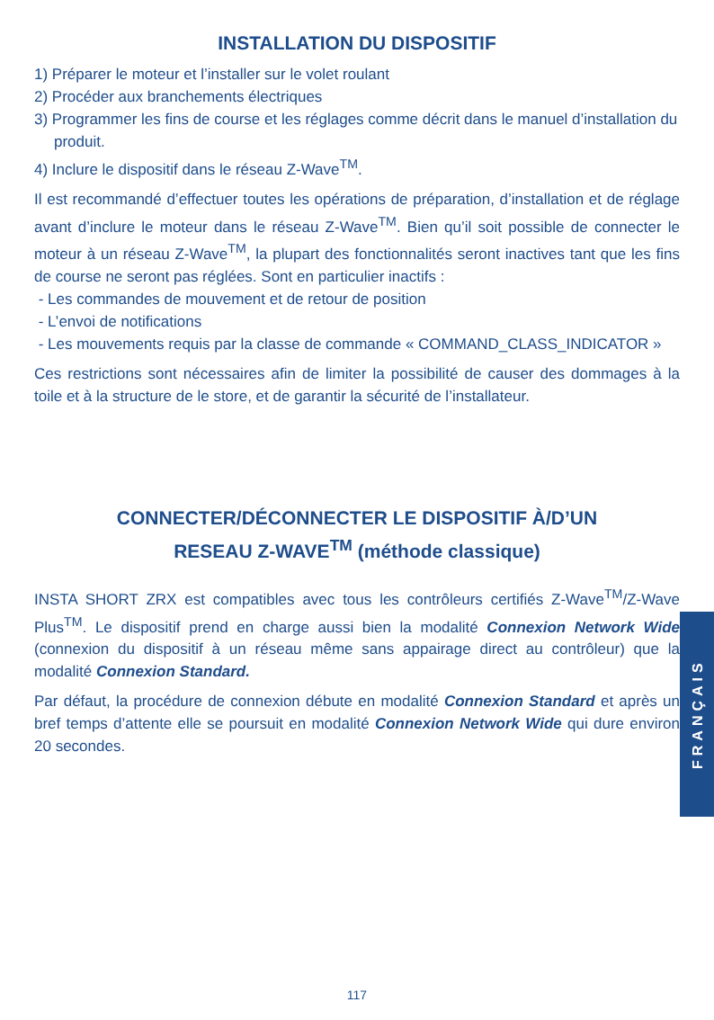INSTALLATION DU DISPOSITIF
1) Préparer le moteur et l’installer sur le volet roulant
2) Procéder aux branchements électriques
3) Programmer les fins de course et les réglages comme décrit dans le manuel d’installation du produit.
4) Inclure le dispositif dans le réseau Z-Wave<sup>TM</sup>.
Il est recommandé d’effectuer toutes les opérations de préparation, d’installation et de réglage avant d’inclure le moteur dans le réseau Z-Wave<sup>TM</sup>. Bien qu’il soit possible de connecter le moteur à un réseau Z-Wave<sup>TM</sup>, la plupart des fonctionnalités seront inactives tant que les fins de course ne seront pas réglées. Sont en particulier inactifs :
- Les commandes de mouvement et de retour de position
- L’envoi de notifications
- Les mouvements requis par la classe de commande « COMMAND_CLASS_INDICATOR »
Ces restrictions sont nécessaires afin de limiter la possibilité de causer des dommages à la toile et à la structure de le store, et de garantir la sécurité de l’installateur.
CONNECTER/DÉCONNECTER LE DISPOSITIF À/D’UN
RESEAU Z-WAVE<sup>TM</sup> (méthode classique)
INSTA SHORT ZRX est compatibles avec tous les contrôleurs certifiés Z-Wave<sup>TM</sup>/Z-Wave Plus<sup>TM</sup>. Le dispositif prend en charge aussi bien la modalité Connexion Network Wide (connexion du dispositif à un réseau même sans appairage direct au contrôleur) que la modalité Connexion Standard.
Par défaut, la procédure de connexion débute en modalité Connexion Standard et après un bref temps d’attente elle se poursuit en modalité Connexion Network Wide qui dure environ 20 secondes.
FRANÇAIS
117